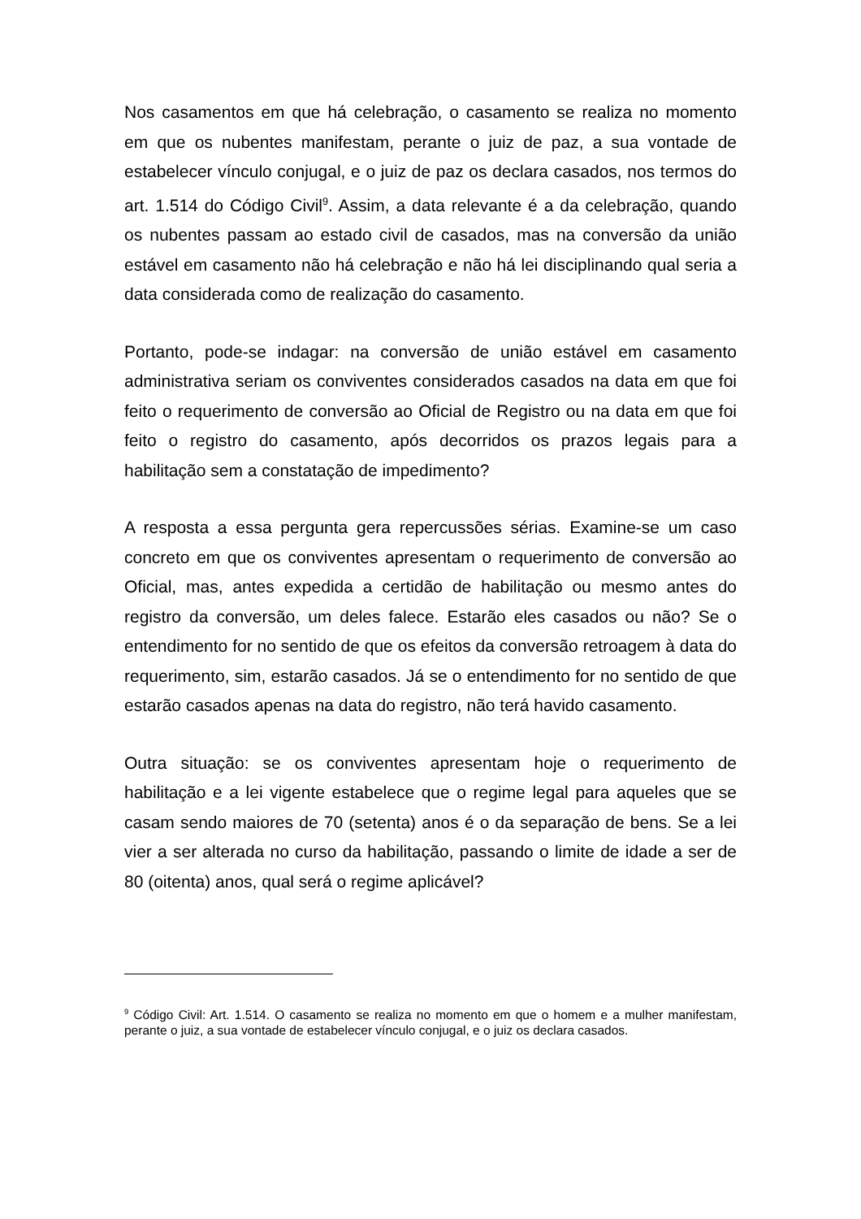Nos casamentos em que há celebração, o casamento se realiza no momento em que os nubentes manifestam, perante o juiz de paz, a sua vontade de estabelecer vínculo conjugal, e o juiz de paz os declara casados, nos termos do art. 1.514 do Código Civil<sup>9</sup>. Assim, a data relevante é a da celebração, quando os nubentes passam ao estado civil de casados, mas na conversão da união estável em casamento não há celebração e não há lei disciplinando qual seria a data considerada como de realização do casamento.
Portanto, pode-se indagar: na conversão de união estável em casamento administrativa seriam os conviventes considerados casados na data em que foi feito o requerimento de conversão ao Oficial de Registro ou na data em que foi feito o registro do casamento, após decorridos os prazos legais para a habilitação sem a constatação de impedimento?
A resposta a essa pergunta gera repercussões sérias. Examine-se um caso concreto em que os conviventes apresentam o requerimento de conversão ao Oficial, mas, antes expedida a certidão de habilitação ou mesmo antes do registro da conversão, um deles falece. Estarão eles casados ou não? Se o entendimento for no sentido de que os efeitos da conversão retroagem à data do requerimento, sim, estarão casados. Já se o entendimento for no sentido de que estarão casados apenas na data do registro, não terá havido casamento.
Outra situação: se os conviventes apresentam hoje o requerimento de habilitação e a lei vigente estabelece que o regime legal para aqueles que se casam sendo maiores de 70 (setenta) anos é o da separação de bens. Se a lei vier a ser alterada no curso da habilitação, passando o limite de idade a ser de 80 (oitenta) anos, qual será o regime aplicável?
<sup>9</sup> Código Civil: Art. 1.514. O casamento se realiza no momento em que o homem e a mulher manifestam, perante o juiz, a sua vontade de estabelecer vínculo conjugal, e o juiz os declara casados.